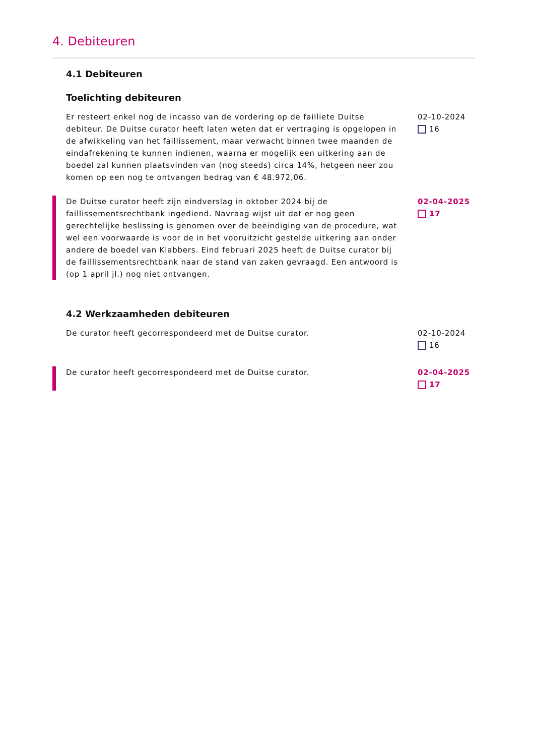4. Debiteuren
4.1 Debiteuren
Toelichting debiteuren
Er resteert enkel nog de incasso van de vordering op de failliete Duitse debiteur. De Duitse curator heeft laten weten dat er vertraging is opgelopen in de afwikkeling van het faillissement, maar verwacht binnen twee maanden de eindafrekening te kunnen indienen, waarna er mogelijk een uitkering aan de boedel zal kunnen plaatsvinden van (nog steeds) circa 14%, hetgeen neer zou komen op een nog te ontvangen bedrag van € 48.972,06.
02-10-2024
16
De Duitse curator heeft zijn eindverslag in oktober 2024 bij de faillissementsrechtbank ingediend. Navraag wijst uit dat er nog geen gerechtelijke beslissing is genomen over de beëindiging van de procedure, wat wel een voorwaarde is voor de in het vooruitzicht gestelde uitkering aan onder andere de boedel van Klabbers. Eind februari 2025 heeft de Duitse curator bij de faillissementsrechtbank naar de stand van zaken gevraagd. Een antwoord is (op 1 april jl.) nog niet ontvangen.
02-04-2025
17
4.2 Werkzaamheden debiteuren
De curator heeft gecorrespondeerd met de Duitse curator. 02-10-2024
16
De curator heeft gecorrespondeerd met de Duitse curator. 02-04-2025
17